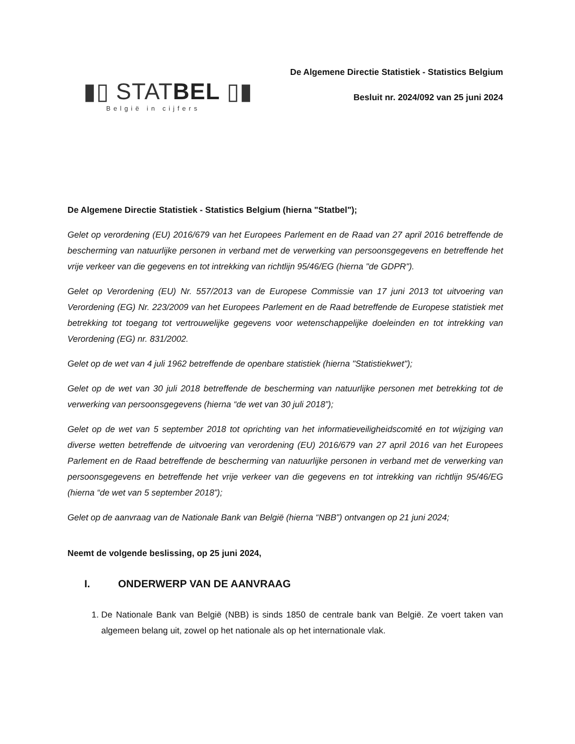▮▯ STATBEL ▯▮
België in cijfers
De Algemene Directie Statistiek - Statistics Belgium
Besluit nr. 2024/092 van 25 juni 2024
De Algemene Directie Statistiek - Statistics Belgium (hierna "Statbel");
Gelet op verordening (EU) 2016/679 van het Europees Parlement en de Raad van 27 april 2016 betreffende de bescherming van natuurlijke personen in verband met de verwerking van persoonsgegevens en betreffende het vrije verkeer van die gegevens en tot intrekking van richtlijn 95/46/EG (hierna "de GDPR").
Gelet op Verordening (EU) Nr. 557/2013 van de Europese Commissie van 17 juni 2013 tot uitvoering van Verordening (EG) Nr. 223/2009 van het Europees Parlement en de Raad betreffende de Europese statistiek met betrekking tot toegang tot vertrouwelijke gegevens voor wetenschappelijke doeleinden en tot intrekking van Verordening (EG) nr. 831/2002.
Gelet op de wet van 4 juli 1962 betreffende de openbare statistiek (hierna "Statistiekwet");
Gelet op de wet van 30 juli 2018 betreffende de bescherming van natuurlijke personen met betrekking tot de verwerking van persoonsgegevens (hierna “de wet van 30 juli 2018”);
Gelet op de wet van 5 september 2018 tot oprichting van het informatieveiligheidscomité en tot wijziging van diverse wetten betreffende de uitvoering van verordening (EU) 2016/679 van 27 april 2016 van het Europees Parlement en de Raad betreffende de bescherming van natuurlijke personen in verband met de verwerking van persoonsgegevens en betreffende het vrije verkeer van die gegevens en tot intrekking van richtlijn 95/46/EG (hierna “de wet van 5 september 2018”);
Gelet op de aanvraag van de Nationale Bank van België (hierna “NBB”) ontvangen op 21 juni 2024;
Neemt de volgende beslissing, op 25 juni 2024,
I. ONDERWERP VAN DE AANVRAAG
1. De Nationale Bank van België (NBB) is sinds 1850 de centrale bank van België. Ze voert taken van algemeen belang uit, zowel op het nationale als op het internationale vlak.